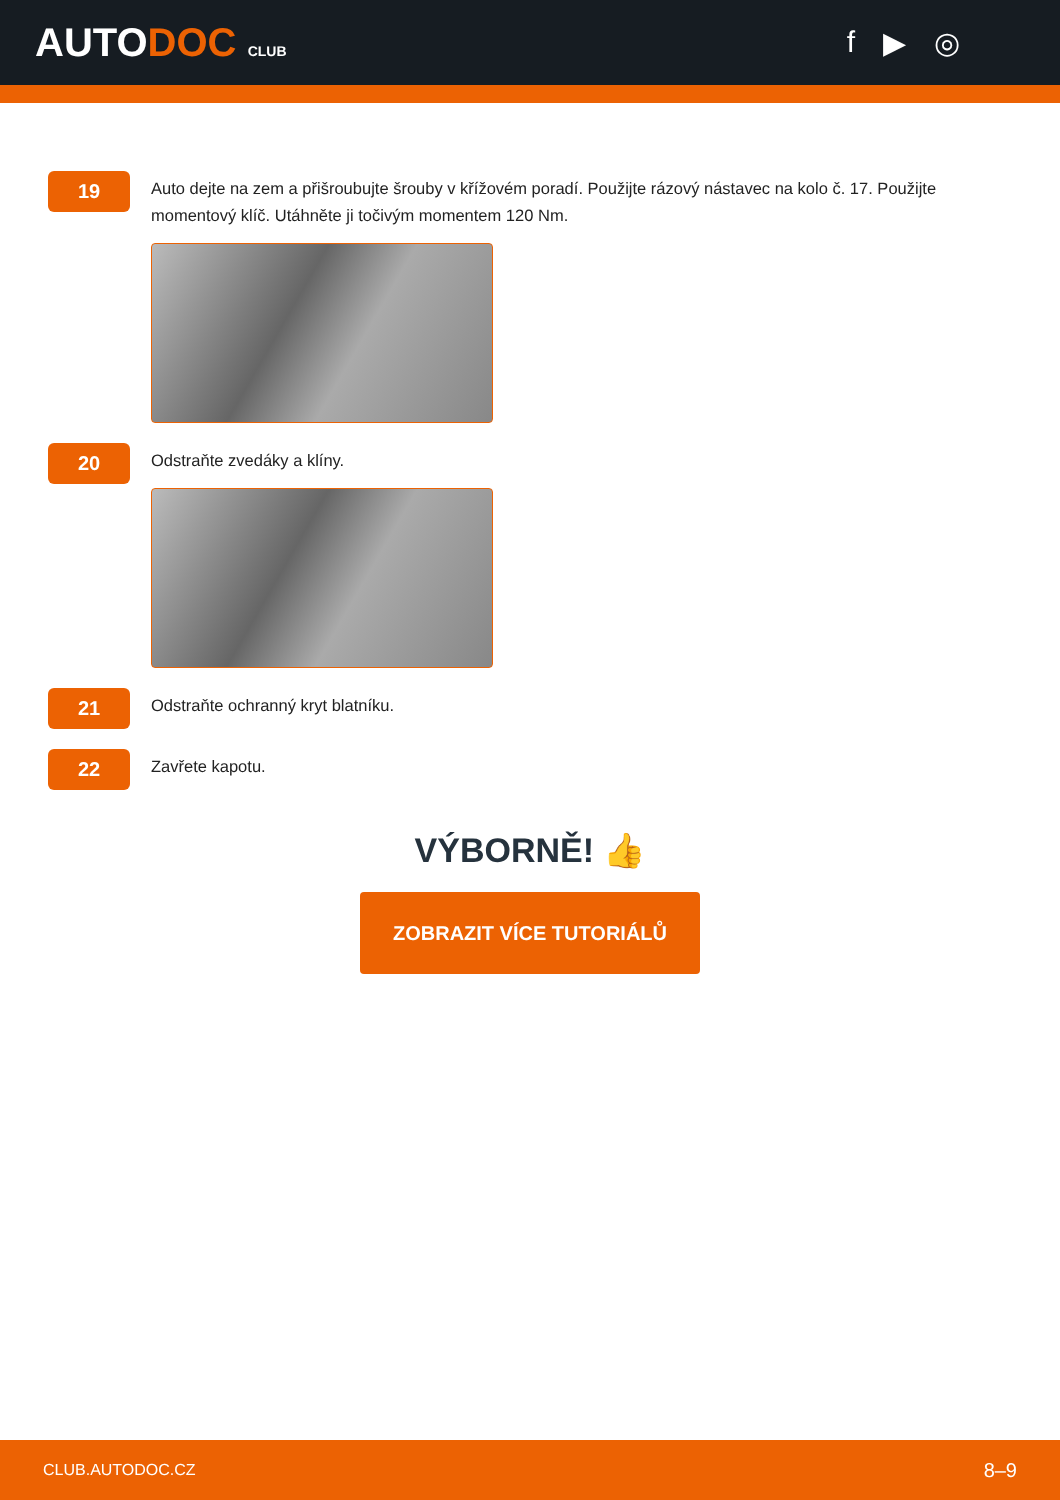AUTODOC CLUB
f ▶ ◎
19
Auto dejte na zem a přišroubujte šrouby v křížovém poradí. Použijte rázový nástavec na kolo č. 17. Použijte momentový klíč. Utáhněte ji točivým momentem 120 Nm.
20
Odstraňte zvedáky a klíny.
21
Odstraňte ochranný kryt blatníku.
22
Zavřete kapotu.
VÝBORNĚ! 👍
ZOBRAZIT VÍCE TUTORIÁLŮ
CLUB.AUTODOC.CZ 8–9